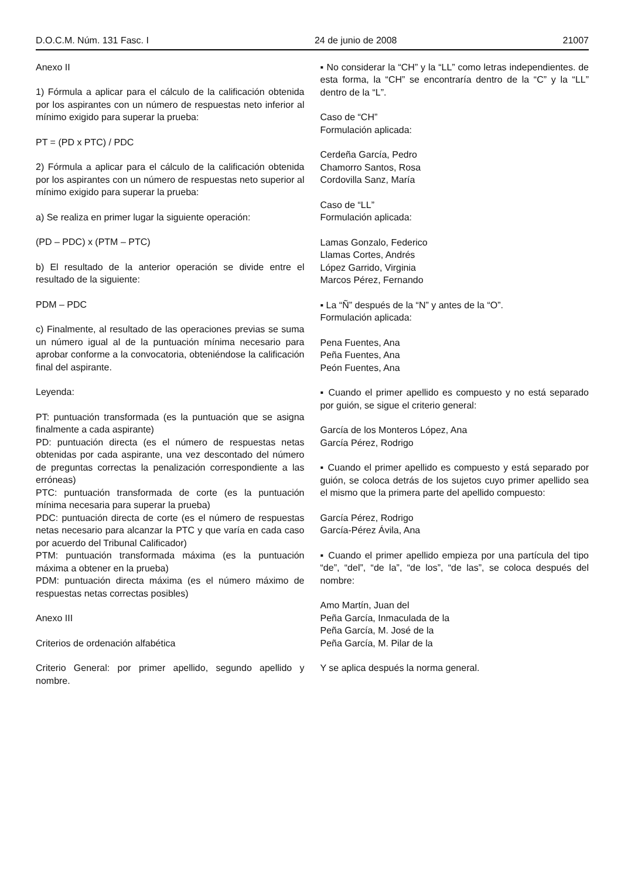D.O.C.M. Núm. 131 Fasc. I 24 de junio de 2008 21007
Anexo II
1) Fórmula a aplicar para el cálculo de la calificación obtenida por los aspirantes con un número de respuestas neto inferior al mínimo exigido para superar la prueba:
PT = (PD x PTC) / PDC
2) Fórmula a aplicar para el cálculo de la calificación obtenida por los aspirantes con un número de respuestas neto superior al mínimo exigido para superar la prueba:
a) Se realiza en primer lugar la siguiente operación:
(PD – PDC) x (PTM – PTC)
b) El resultado de la anterior operación se divide entre el resultado de la siguiente:
PDM – PDC
c) Finalmente, al resultado de las operaciones previas se suma un número igual al de la puntuación mínima necesario para aprobar conforme a la convocatoria, obteniéndose la calificación final del aspirante.
Leyenda:
PT: puntuación transformada (es la puntuación que se asigna finalmente a cada aspirante)
PD: puntuación directa (es el número de respuestas netas obtenidas por cada aspirante, una vez descontado del número de preguntas correctas la penalización correspondiente a las erróneas)
PTC: puntuación transformada de corte (es la puntuación mínima necesaria para superar la prueba)
PDC: puntuación directa de corte (es el número de respuestas netas necesario para alcanzar la PTC y que varía en cada caso por acuerdo del Tribunal Calificador)
PTM: puntuación transformada máxima (es la puntuación máxima a obtener en la prueba)
PDM: puntuación directa máxima (es el número máximo de respuestas netas correctas posibles)
Anexo III
Criterios de ordenación alfabética
Criterio General: por primer apellido, segundo apellido y nombre.
▪ No considerar la “CH” y la “LL” como letras independientes. de esta forma, la “CH” se encontraría dentro de la “C” y la “LL” dentro de la “L”.
Caso de “CH”
Formulación aplicada:
Cerdeña García, Pedro
Chamorro Santos, Rosa
Cordovilla Sanz, María
Caso de “LL”
Formulación aplicada:
Lamas Gonzalo, Federico
Llamas Cortes, Andrés
López Garrido, Virginia
Marcos Pérez, Fernando
▪ La “Ñ” después de la “N” y antes de la “O”.
Formulación aplicada:
Pena Fuentes, Ana
Peña Fuentes, Ana
Peón Fuentes, Ana
▪ Cuando el primer apellido es compuesto y no está separado por guión, se sigue el criterio general:
García de los Monteros López, Ana
García Pérez, Rodrigo
▪ Cuando el primer apellido es compuesto y está separado por guión, se coloca detrás de los sujetos cuyo primer apellido sea el mismo que la primera parte del apellido compuesto:
García Pérez, Rodrigo
García-Pérez Ávila, Ana
▪ Cuando el primer apellido empieza por una partícula del tipo “de”, “del”, “de la”, “de los”, “de las”, se coloca después del nombre:
Amo Martín, Juan del
Peña García, Inmaculada de la
Peña García, M. José de la
Peña García, M. Pilar de la
Y se aplica después la norma general.